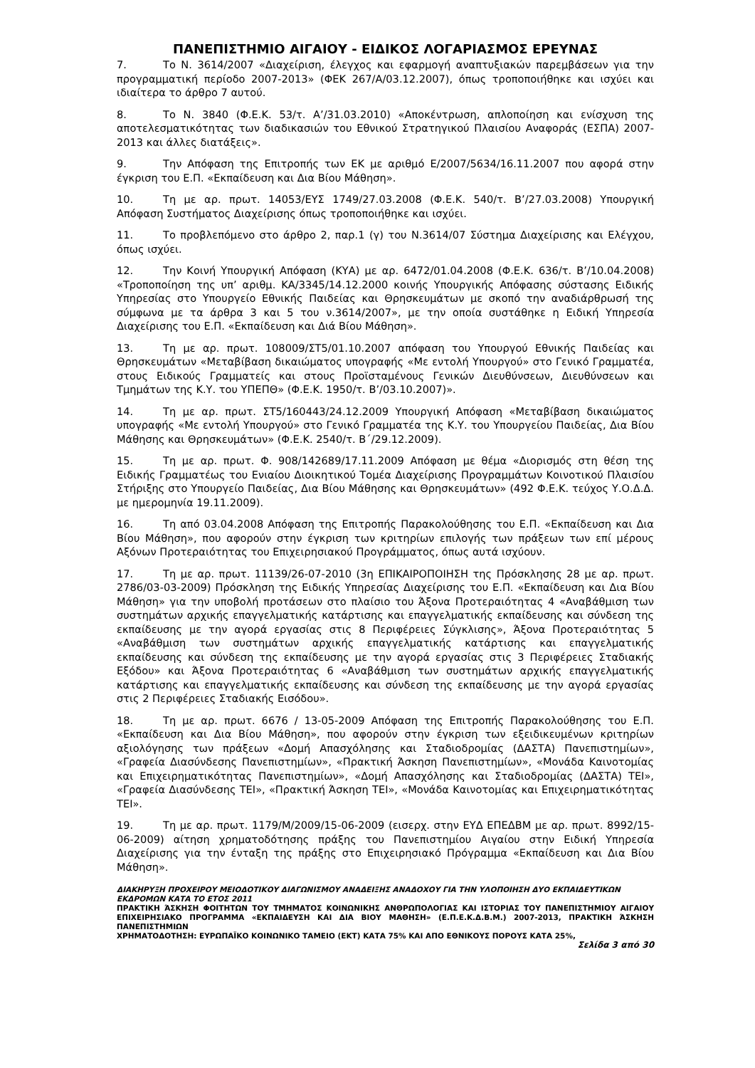ΠΑΝΕΠΙΣΤΗΜΙΟ ΑΙΓΑΙΟΥ - ΕΙΔΙΚΟΣ ΛΟΓΑΡΙΑΣΜΟΣ ΕΡΕΥΝΑΣ
7. Το Ν. 3614/2007 «Διαχείριση, έλεγχος και εφαρμογή αναπτυξιακών παρεμβάσεων για την προγραμματική περίοδο 2007-2013» (ΦΕΚ 267/Α/03.12.2007), όπως τροποποιήθηκε και ισχύει και ιδιαίτερα το άρθρο 7 αυτού.
8. Το Ν. 3840 (Φ.Ε.Κ. 53/τ. Α’/31.03.2010) «Αποκέντρωση, απλοποίηση και ενίσχυση της αποτελεσματικότητας των διαδικασιών του Εθνικού Στρατηγικού Πλαισίου Αναφοράς (ΕΣΠΑ) 2007-2013 και άλλες διατάξεις».
9. Την Απόφαση της Επιτροπής των ΕΚ με αριθμό Ε/2007/5634/16.11.2007 που αφορά στην έγκριση του Ε.Π. «Εκπαίδευση και Δια Βίου Μάθηση».
10. Τη με αρ. πρωτ. 14053/ΕΥΣ 1749/27.03.2008 (Φ.Ε.Κ. 540/τ. Β’/27.03.2008) Υπουργική Απόφαση Συστήματος Διαχείρισης όπως τροποποιήθηκε και ισχύει.
11. Το προβλεπόμενο στο άρθρο 2, παρ.1 (γ) του Ν.3614/07 Σύστημα Διαχείρισης και Ελέγχου, όπως ισχύει.
12. Την Κοινή Υπουργική Απόφαση (ΚΥΑ) με αρ. 6472/01.04.2008 (Φ.Ε.Κ. 636/τ. Β’/10.04.2008) «Τροποποίηση της υπ’ αριθμ. ΚΑ/3345/14.12.2000 κοινής Υπουργικής Απόφασης σύστασης Ειδικής Υπηρεσίας στο Υπουργείο Εθνικής Παιδείας και Θρησκευμάτων με σκοπό την αναδιάρθρωσή της σύμφωνα με τα άρθρα 3 και 5 του ν.3614/2007», με την οποία συστάθηκε η Ειδική Υπηρεσία Διαχείρισης του Ε.Π. «Εκπαίδευση και Διά Βίου Μάθηση».
13. Τη με αρ. πρωτ. 108009/ΣΤ5/01.10.2007 απόφαση του Υπουργού Εθνικής Παιδείας και Θρησκευμάτων «Μεταβίβαση δικαιώματος υπογραφής «Με εντολή Υπουργού» στο Γενικό Γραμματέα, στους Ειδικούς Γραμματείς και στους Προϊσταμένους Γενικών Διευθύνσεων, Διευθύνσεων και Τμημάτων της Κ.Υ. του ΥΠΕΠΘ» (Φ.Ε.Κ. 1950/τ. Β’/03.10.2007)».
14. Τη με αρ. πρωτ. ΣΤ5/160443/24.12.2009 Υπουργική Απόφαση «Μεταβίβαση δικαιώματος υπογραφής «Με εντολή Υπουργού» στο Γενικό Γραμματέα της Κ.Υ. του Υπουργείου Παιδείας, Δια Βίου Μάθησης και Θρησκευμάτων» (Φ.Ε.Κ. 2540/τ. Β΄/29.12.2009).
15. Τη με αρ. πρωτ. Φ. 908/142689/17.11.2009 Απόφαση με θέμα «Διορισμός στη θέση της Ειδικής Γραμματέως του Ενιαίου Διοικητικού Τομέα Διαχείρισης Προγραμμάτων Κοινοτικού Πλαισίου Στήριξης στο Υπουργείο Παιδείας, Δια Βίου Μάθησης και Θρησκευμάτων» (492 Φ.Ε.Κ. τεύχος Υ.Ο.Δ.Δ. με ημερομηνία 19.11.2009).
16. Τη από 03.04.2008 Απόφαση της Επιτροπής Παρακολούθησης του Ε.Π. «Εκπαίδευση και Δια Βίου Μάθηση», που αφορούν στην έγκριση των κριτηρίων επιλογής των πράξεων των επί μέρους Αξόνων Προτεραιότητας του Επιχειρησιακού Προγράμματος, όπως αυτά ισχύουν.
17. Τη με αρ. πρωτ. 11139/26-07-2010 (3η ΕΠΙΚΑΙΡΟΠΟΙΗΣΗ της Πρόσκλησης 28 με αρ. πρωτ. 2786/03-03-2009) Πρόσκληση της Ειδικής Υπηρεσίας Διαχείρισης του Ε.Π. «Εκπαίδευση και Δια Βίου Μάθηση» για την υποβολή προτάσεων στο πλαίσιο του Άξονα Προτεραιότητας 4 «Αναβάθμιση των συστημάτων αρχικής επαγγελματικής κατάρτισης και επαγγελματικής εκπαίδευσης και σύνδεση της εκπαίδευσης με την αγορά εργασίας στις 8 Περιφέρειες Σύγκλισης», Άξονα Προτεραιότητας 5 «Αναβάθμιση των συστημάτων αρχικής επαγγελματικής κατάρτισης και επαγγελματικής εκπαίδευσης και σύνδεση της εκπαίδευσης με την αγορά εργασίας στις 3 Περιφέρειες Σταδιακής Εξόδου» και Άξονα Προτεραιότητας 6 «Αναβάθμιση των συστημάτων αρχικής επαγγελματικής κατάρτισης και επαγγελματικής εκπαίδευσης και σύνδεση της εκπαίδευσης με την αγορά εργασίας στις 2 Περιφέρειες Σταδιακής Εισόδου».
18. Τη με αρ. πρωτ. 6676 / 13-05-2009 Απόφαση της Επιτροπής Παρακολούθησης του Ε.Π. «Εκπαίδευση και Δια Βίου Μάθηση», που αφορούν στην έγκριση των εξειδικευμένων κριτηρίων αξιολόγησης των πράξεων «Δομή Απασχόλησης και Σταδιοδρομίας (ΔΑΣΤΑ) Πανεπιστημίων», «Γραφεία Διασύνδεσης Πανεπιστημίων», «Πρακτική Άσκηση Πανεπιστημίων», «Μονάδα Καινοτομίας και Επιχειρηματικότητας Πανεπιστημίων», «Δομή Απασχόλησης και Σταδιοδρομίας (ΔΑΣΤΑ) ΤΕΙ», «Γραφεία Διασύνδεσης ΤΕΙ», «Πρακτική Άσκηση ΤΕΙ», «Μονάδα Καινοτομίας και Επιχειρηματικότητας ΤΕΙ».
19. Τη με αρ. πρωτ. 1179/Μ/2009/15-06-2009 (εισερχ. στην ΕΥΔ ΕΠΕΔΒΜ με αρ. πρωτ. 8992/15-06-2009) αίτηση χρηματοδότησης πράξης του Πανεπιστημίου Αιγαίου στην Ειδική Υπηρεσία Διαχείρισης για την ένταξη της πράξης στο Επιχειρησιακό Πρόγραμμα «Εκπαίδευση και Δια Βίου Μάθηση».
ΔΙΑΚΗΡΥΞΗ ΠΡΟΧΕΙΡΟΥ ΜΕΙΟΔΟΤΙΚΟΥ ΔΙΑΓΩΝΙΣΜΟΥ ΑΝΑΔΕΙΞΗΣ ΑΝΑΔΟΧΟΥ ΓΙΑ ΤΗΝ ΥΛΟΠΟΙΗΣΗ ΔΥΟ ΕΚΠΑΙΔΕΥΤΙΚΩΝ ΕΚΔΡΟΜΩΝ ΚΑΤΑ ΤΟ ΕΤΟΣ 2011
ΠΡΑΚΤΙΚΗ ΆΣΚΗΣΗ ΦΟΙΤΗΤΩΝ ΤΟΥ ΤΜΗΜΑΤΟΣ ΚΟΙΝΩΝΙΚΗΣ ΑΝΘΡΩΠΟΛΟΓΙΑΣ ΚΑΙ ΙΣΤΟΡΙΑΣ ΤΟΥ ΠΑΝΕΠΙΣΤΗΜΙΟΥ ΑΙΓΑΙΟΥ ΕΠΙΧΕΙΡΗΣΙΑΚΟ ΠΡΟΓΡΑΜΜΑ «ΕΚΠΑΙΔΕΥΣΗ ΚΑΙ ΔΙΑ ΒΙΟΥ ΜΑΘΗΣΗ» (Ε.Π.Ε.Κ.Δ.Β.Μ.) 2007-2013, ΠΡΑΚΤΙΚΗ ΆΣΚΗΣΗ ΠΑΝΕΠΙΣΤΗΜΙΩΝ
ΧΡΗΜΑΤΟΔΟΤΗΣΗ: ΕΥΡΩΠΑΪΚΟ ΚΟΙΝΩΝΙΚΟ ΤΑΜΕΙΟ (ΕΚΤ) ΚΑΤΑ 75% ΚΑΙ ΑΠΟ ΕΘΝΙΚΟΥΣ ΠΟΡΟΥΣ ΚΑΤΑ 25%,
Σελίδα 3 από 30